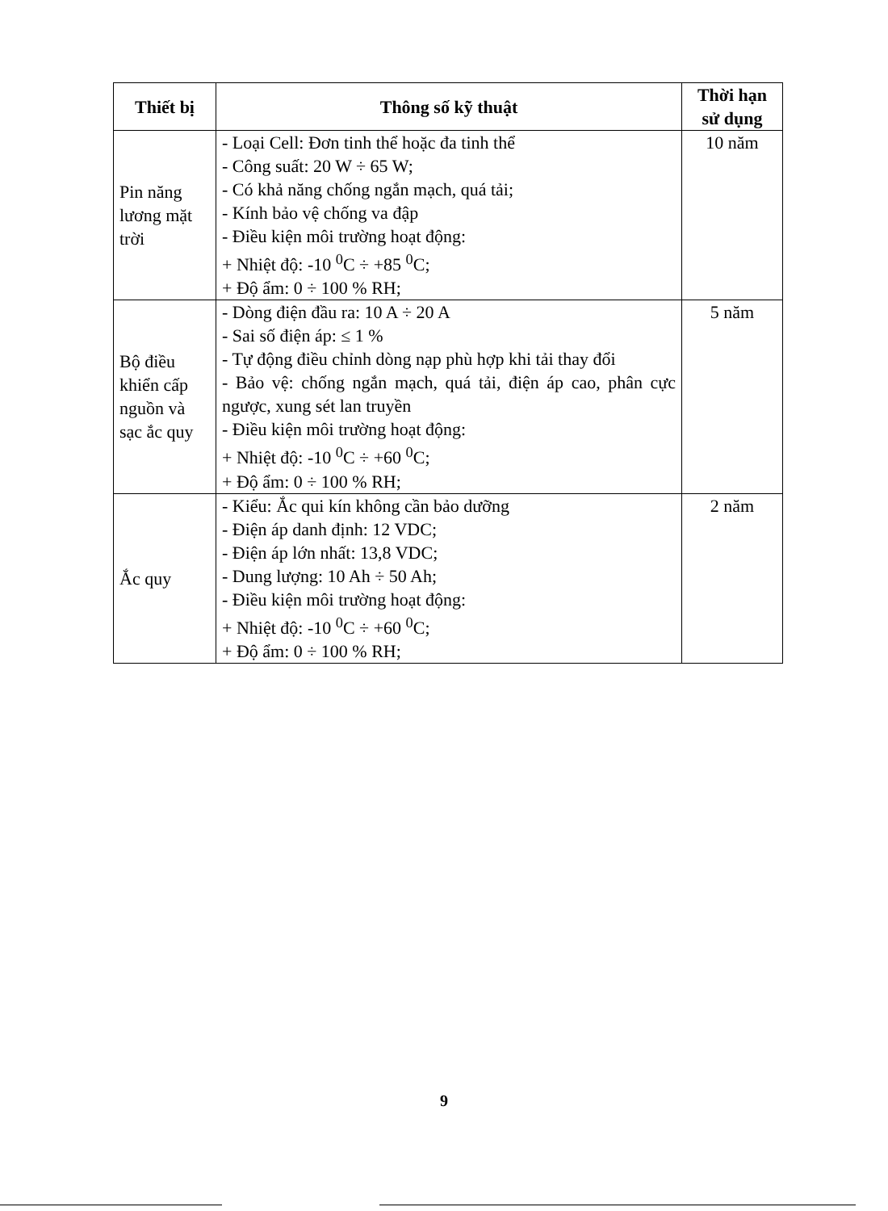| Thiết bị | Thông số kỹ thuật | Thời hạn sử dụng |
| --- | --- | --- |
| Pin năng lương mặt trời | - Loại Cell: Đơn tinh thể hoặc đa tinh thể - Công suất: 20 W ÷ 65 W; - Có khả năng chống ngắn mạch, quá tải; - Kính bảo vệ chống va đập - Điều kiện môi trường hoạt động: + Nhiệt độ: -10 <sup>0</sup>C ÷ +85 <sup>0</sup>C; + Độ ẩm: 0 ÷ 100 % RH; | 10 năm |
| Bộ điều khiển cấp nguồn và sạc ắc quy | - Dòng điện đầu ra: 10 A ÷ 20 A - Sai số điện áp: ≤ 1 % - Tự động điều chỉnh dòng nạp phù hợp khi tải thay đổi - Bảo vệ: chống ngắn mạch, quá tải, điện áp cao, phân cực ngược, xung sét lan truyền - Điều kiện môi trường hoạt động: + Nhiệt độ: -10 <sup>0</sup>C ÷ +60 <sup>0</sup>C; + Độ ẩm: 0 ÷ 100 % RH; | 5 năm |
| Ắc quy | - Kiểu: Ắc qui kín không cần bảo dưỡng - Điện áp danh định: 12 VDC; - Điện áp lớn nhất: 13,8 VDC; - Dung lượng: 10 Ah ÷ 50 Ah; - Điều kiện môi trường hoạt động: + Nhiệt độ: -10 <sup>0</sup>C ÷ +60 <sup>0</sup>C; + Độ ẩm: 0 ÷ 100 % RH; | 2 năm |
9